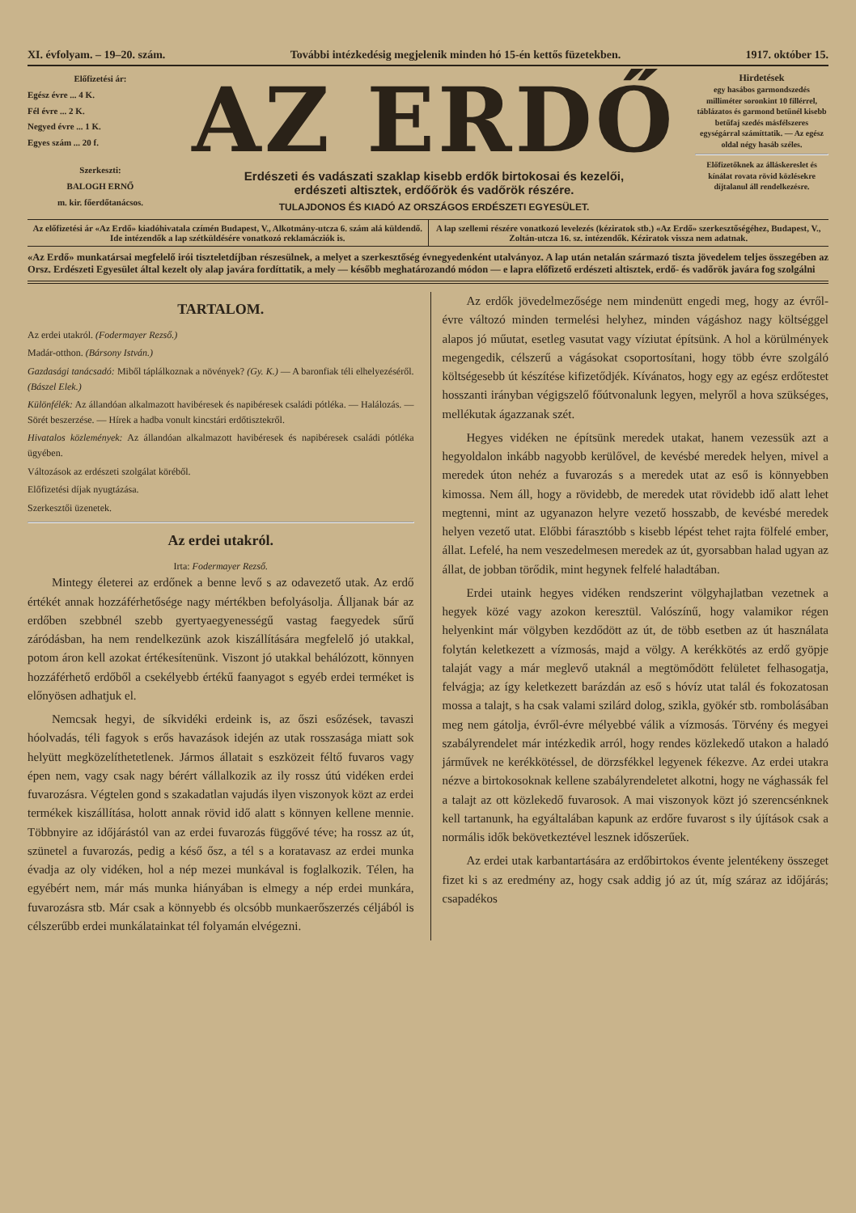XI. évfolyam. – 19–20. szám. További intézkedésig megjelenik minden hó 15-én kettős füzetekben. 1917. október 15.
Előfizetési ár:
Egész évre ... 4 K.
Fél évre ... 2 K.
Negyed évre ... 1 K.
Egyes szám ... 20 f.
Szerkeszti:
BALOGH ERNŐ
m. kir. főerdőtanácsos.
AZ ERDŐ
Erdészeti és vadászati szaklap kisebb erdők birtokosai és kezelői,
erdészeti altisztek, erdőőrök és vadőrök részére.
TULAJDONOS ÉS KIADÓ AZ ORSZÁGOS ERDÉSZETI EGYESÜLET.
Hirdetések
egy hasábos garmondszedés milliméter soronkint 10 fillérrel, táblázatos és garmond betűnél kisebb betűfaj szedés másfélszeres egységárral számíttatik. — Az egész oldal négy hasáb széles.
Előfizetőknek az álláskereslet és kínálat rovata rövid közlésekre díjtalanul áll rendelkezésre.
Az előfizetési ár «Az Erdő» kiadóhivatala czímén Budapest, V., Alkotmány-utcza 6. szám alá küldendő. Ide intézendők a lap szétküldésére vonatkozó reklamácziók is.
A lap szellemi részére vonatkozó levelezés (kéziratok stb.) «Az Erdő» szerkesztőségéhez, Budapest, V., Zoltán-utcza 16. sz. intézendők. Kéziratok vissza nem adatnak.
«Az Erdő» munkatársai megfelelő irói tiszteletdíjban részesülnek, a melyet a szerkesztőség évnegyedenként utalványoz. A lap után netalán származó tiszta jövedelem teljes összegében az Orsz. Erdészeti Egyesület által kezelt oly alap javára fordíttatik, a mely — később meghatározandó módon — e lapra előfizető erdészeti altisztek, erdő- és vadőrök javára fog szolgálni
TARTALOM.
Az erdei utakról. (Fodermayer Rezső.)
Madár-otthon. (Bársony István.)
Gazdasági tanácsadó: Miből táplálkoznak a növények? (Gy. K.) — A baronfiak téli elhelyezéséről. (Bászel Elek.)
Különfélék: Az állandóan alkalmazott havibéresek és napibéresek családi pótléka. — Halálozás. — Sörét beszerzése. — Hírek a hadba vonult kincstári erdőtisztekről.
Hivatalos közlemények: Az állandóan alkalmazott havibéresek és napibéresek családi pótléka ügyében.
Változások az erdészeti szolgálat köréből.
Előfizetési díjak nyugtázása.
Szerkesztői üzenetek.
Az erdei utakról.
Irta: Fodermayer Rezső.
Mintegy életerei az erdőnek a benne levő s az odavezető utak. Az erdő értékét annak hozzáférhetősége nagy mértékben befolyásolja. Álljanak bár az erdőben szebbnél szebb gyertyaegyenességű vastag faegyedek sűrű záródásban, ha nem rendelkezünk azok kiszállítására megfelelő jó utakkal, potom áron kell azokat értékesítenünk. Viszont jó utakkal behálózott, könnyen hozzáférhető erdőből a csekélyebb értékű faanyagot s egyéb erdei terméket is előnyösen adhatjuk el.
Nemcsak hegyi, de síkvidéki erdeink is, az őszi esőzések, tavaszi hóolvadás, téli fagyok s erős havazások idején az utak rosszasága miatt sok helyütt megközelíthetetlenek. Jármos állatait s eszközeit féltő fuvaros vagy épen nem, vagy csak nagy bérért vállalkozik az ily rossz útú vidéken erdei fuvarozásra. Végtelen gond s szakadatlan vajudás ilyen viszonyok közt az erdei termékek kiszállítása, holott annak rövid idő alatt s könnyen kellene mennie. Többnyire az időjárástól van az erdei fuvarozás függővé téve; ha rossz az út, szünetel a fuvarozás, pedig a késő ősz, a tél s a koratavasz az erdei munka évadja az oly vidéken, hol a nép mezei munkával is foglalkozik. Télen, ha egyébért nem, már más munka hiányában is elmegy a nép erdei munkára, fuvarozásra stb. Már csak a könnyebb és olcsóbb munkaerőszerzés céljából is célszerűbb erdei munkálatainkat tél folyamán elvégezni.
Az erdők jövedelmezősége nem mindenütt engedi meg, hogy az évről-évre változó minden termelési helyhez, minden vágáshoz nagy költséggel alapos jó műutat, esetleg vasutat vagy víziutat építsünk. A hol a körülmények megengedik, célszerű a vágásokat csoportosítani, hogy több évre szolgáló költségesebb út készítése kifizetődjék. Kívánatos, hogy egy az egész erdőtestet hosszanti irányban végigszelő főútvonalunk legyen, melyről a hova szükséges, mellékutak ágazzanak szét.
Hegyes vidéken ne építsünk meredek utakat, hanem vezessük azt a hegyoldalon inkább nagyobb kerülővel, de kevésbé meredek helyen, mivel a meredek úton nehéz a fuvarozás s a meredek utat az eső is könnyebben kimossa. Nem áll, hogy a rövidebb, de meredek utat rövidebb idő alatt lehet megtenni, mint az ugyanazon helyre vezető hosszabb, de kevésbé meredek helyen vezető utat. Előbbi fárasztóbb s kisebb lépést tehet rajta fölfelé ember, állat. Lefelé, ha nem veszedelmesen meredek az út, gyorsabban halad ugyan az állat, de jobban törődik, mint hegynek felfelé haladtában.
Erdei utaink hegyes vidéken rendszerint völgyhajlatban vezetnek a hegyek közé vagy azokon keresztül. Valószínű, hogy valamikor régen helyenkint már völgyben kezdődött az út, de több esetben az út használata folytán keletkezett a vízmosás, majd a völgy. A kerékkötés az erdő gyöpje talaját vagy a már meglevő utaknál a megtömődött felületet felhasogatja, felvágja; az így keletkezett barázdán az eső s hóvíz utat talál és fokozatosan mossa a talajt, s ha csak valami szilárd dolog, szikla, gyökér stb. rombolásában meg nem gátolja, évről-évre mélyebbé válik a vízmosás. Törvény és megyei szabályrendelet már intézkedik arról, hogy rendes közlekedő utakon a haladó járművek ne kerékkötéssel, de dörzsfékkel legyenek fékezve. Az erdei utakra nézve a birtokosoknak kellene szabályrendeletet alkotni, hogy ne vághassák fel a talajt az ott közlekedő fuvarosok. A mai viszonyok közt jó szerencsénknek kell tartanunk, ha egyáltalában kapunk az erdőre fuvarost s ily újítások csak a normális idők bekövetkeztével lesznek időszerűek.
Az erdei utak karbantartására az erdőbirtokos évente jelentékeny összeget fizet ki s az eredmény az, hogy csak addig jó az út, míg száraz az időjárás; csapadékos